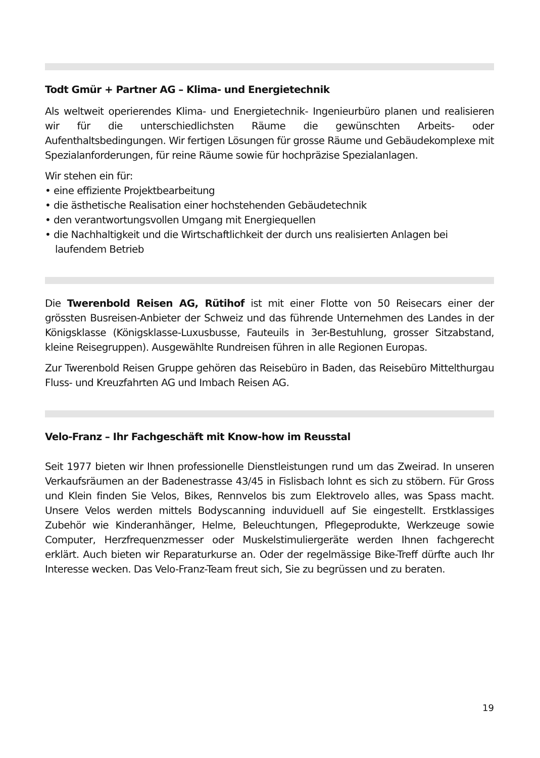Todt Gmür + Partner AG – Klima- und Energietechnik
Als weltweit operierendes Klima- und Energietechnik- Ingenieurbüro planen und realisieren wir für die unterschiedlichsten Räume die gewünschten Arbeits- oder Aufenthaltsbedingungen. Wir fertigen Lösungen für grosse Räume und Gebäudekomplexe mit Spezialanforderungen, für reine Räume sowie für hochpräzise Spezialanlagen.
Wir stehen ein für:
• eine effiziente Projektbearbeitung
• die ästhetische Realisation einer hochstehenden Gebäudetechnik
• den verantwortungsvollen Umgang mit Energiequellen
• die Nachhaltigkeit und die Wirtschaftlichkeit der durch uns realisierten Anlagen bei laufendem Betrieb
Die Twerenbold Reisen AG, Rütihof ist mit einer Flotte von 50 Reisecars einer der grössten Busreisen-Anbieter der Schweiz und das führende Unternehmen des Landes in der Königsklasse (Königsklasse-Luxusbusse, Fauteuils in 3er-Bestuhlung, grosser Sitzabstand, kleine Reisegruppen). Ausgewählte Rundreisen führen in alle Regionen Europas.
Zur Twerenbold Reisen Gruppe gehören das Reisebüro in Baden, das Reisebüro Mittelthurgau Fluss- und Kreuzfahrten AG und Imbach Reisen AG.
Velo-Franz – Ihr Fachgeschäft mit Know-how im Reusstal
Seit 1977 bieten wir Ihnen professionelle Dienstleistungen rund um das Zweirad. In unseren Verkaufsräumen an der Badenestrasse 43/45 in Fislisbach lohnt es sich zu stöbern. Für Gross und Klein finden Sie Velos, Bikes, Rennvelos bis zum Elektrovelo alles, was Spass macht. Unsere Velos werden mittels Bodyscanning induviduell auf Sie eingestellt. Erstklassiges Zubehör wie Kinderanhänger, Helme, Beleuchtungen, Pflegeprodukte, Werkzeuge sowie Computer, Herzfrequenzmesser oder Muskelstimuliergeräte werden Ihnen fachgerecht erklärt. Auch bieten wir Reparaturkurse an. Oder der regelmässige Bike-Treff dürfte auch Ihr Interesse wecken. Das Velo-Franz-Team freut sich, Sie zu begrüssen und zu beraten.
19